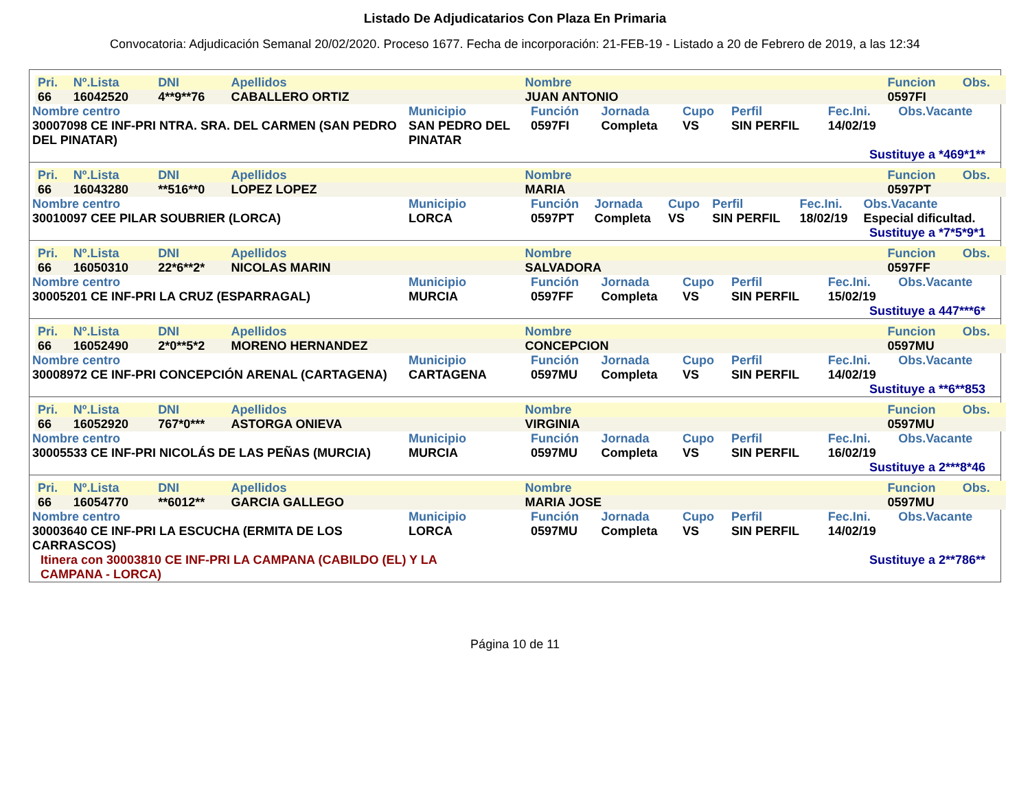Listado De Adjudicatarios Con Plaza En Primaria
Convocatoria: Adjudicación Semanal 20/02/2020. Proceso 1677. Fecha de incorporación: 21-FEB-19 - Listado a 20 de Febrero de 2019, a las 12:34
| Pri. | Nº.Lista | DNI | Apellidos | Nombre | Funcion | Obs. |
| 66 | 16042520 | 4**9**76 | CABALLERO ORTIZ | JUAN ANTONIO | 0597FI | |
| Nombre centro | Municipio | Función | Jornada | Cupo | Perfil | Fec.Ini. | Obs.Vacante |
| 30007098 CE INF-PRI NTRA. SRA. DEL CARMEN (SAN PEDRO DEL PINATAR) | SAN PEDRO DEL PINATAR | 0597FI | Completa | VS | SIN PERFIL | 14/02/19 | |
Sustituye a *469*1**
| Pri. | Nº.Lista | DNI | Apellidos | Nombre | Funcion | Obs. |
| 66 | 16043280 | **516**0 | LOPEZ LOPEZ | MARIA | 0597PT | |
| Nombre centro | Municipio | Función | Jornada | Cupo | Perfil | Fec.Ini. | Obs.Vacante |
| 30010097 CEE PILAR SOUBRIER (LORCA) | LORCA | 0597PT | Completa | VS | SIN PERFIL | 18/02/19 | Especial dificultad. |
Sustituye a *7*5*9*1
| Pri. | Nº.Lista | DNI | Apellidos | Nombre | Funcion | Obs. |
| 66 | 16050310 | 22*6**2* | NICOLAS MARIN | SALVADORA | 0597FF | |
| Nombre centro | Municipio | Función | Jornada | Cupo | Perfil | Fec.Ini. | Obs.Vacante |
| 30005201 CE INF-PRI LA CRUZ (ESPARRAGAL) | MURCIA | 0597FF | Completa | VS | SIN PERFIL | 15/02/19 | |
Sustituye a 447***6*
| Pri. | Nº.Lista | DNI | Apellidos | Nombre | Funcion | Obs. |
| 66 | 16052490 | 2*0**5*2 | MORENO HERNANDEZ | CONCEPCION | 0597MU | |
| Nombre centro | Municipio | Función | Jornada | Cupo | Perfil | Fec.Ini. | Obs.Vacante |
| 30008972 CE INF-PRI CONCEPCIÓN ARENAL (CARTAGENA) | CARTAGENA | 0597MU | Completa | VS | SIN PERFIL | 14/02/19 | |
Sustituye a **6**853
| Pri. | Nº.Lista | DNI | Apellidos | Nombre | Funcion | Obs. |
| 66 | 16052920 | 767*0*** | ASTORGA ONIEVA | VIRGINIA | 0597MU | |
| Nombre centro | Municipio | Función | Jornada | Cupo | Perfil | Fec.Ini. | Obs.Vacante |
| 30005533 CE INF-PRI NICOLÁS DE LAS PEÑAS (MURCIA) | MURCIA | 0597MU | Completa | VS | SIN PERFIL | 16/02/19 | |
Sustituye a 2***8*46
| Pri. | Nº.Lista | DNI | Apellidos | Nombre | Funcion | Obs. |
| 66 | 16054770 | **6012** | GARCIA GALLEGO | MARIA JOSE | 0597MU | |
| Nombre centro | Municipio | Función | Jornada | Cupo | Perfil | Fec.Ini. | Obs.Vacante |
| 30003640 CE INF-PRI LA ESCUCHA (ERMITA DE LOS CARRASCOS) | LORCA | 0597MU | Completa | VS | SIN PERFIL | 14/02/19 | |
Itinera con 30003810 CE INF-PRI LA CAMPANA (CABILDO (EL) Y LA CAMPANA - LORCA)
Sustituye a 2**786**
Página 10 de 11